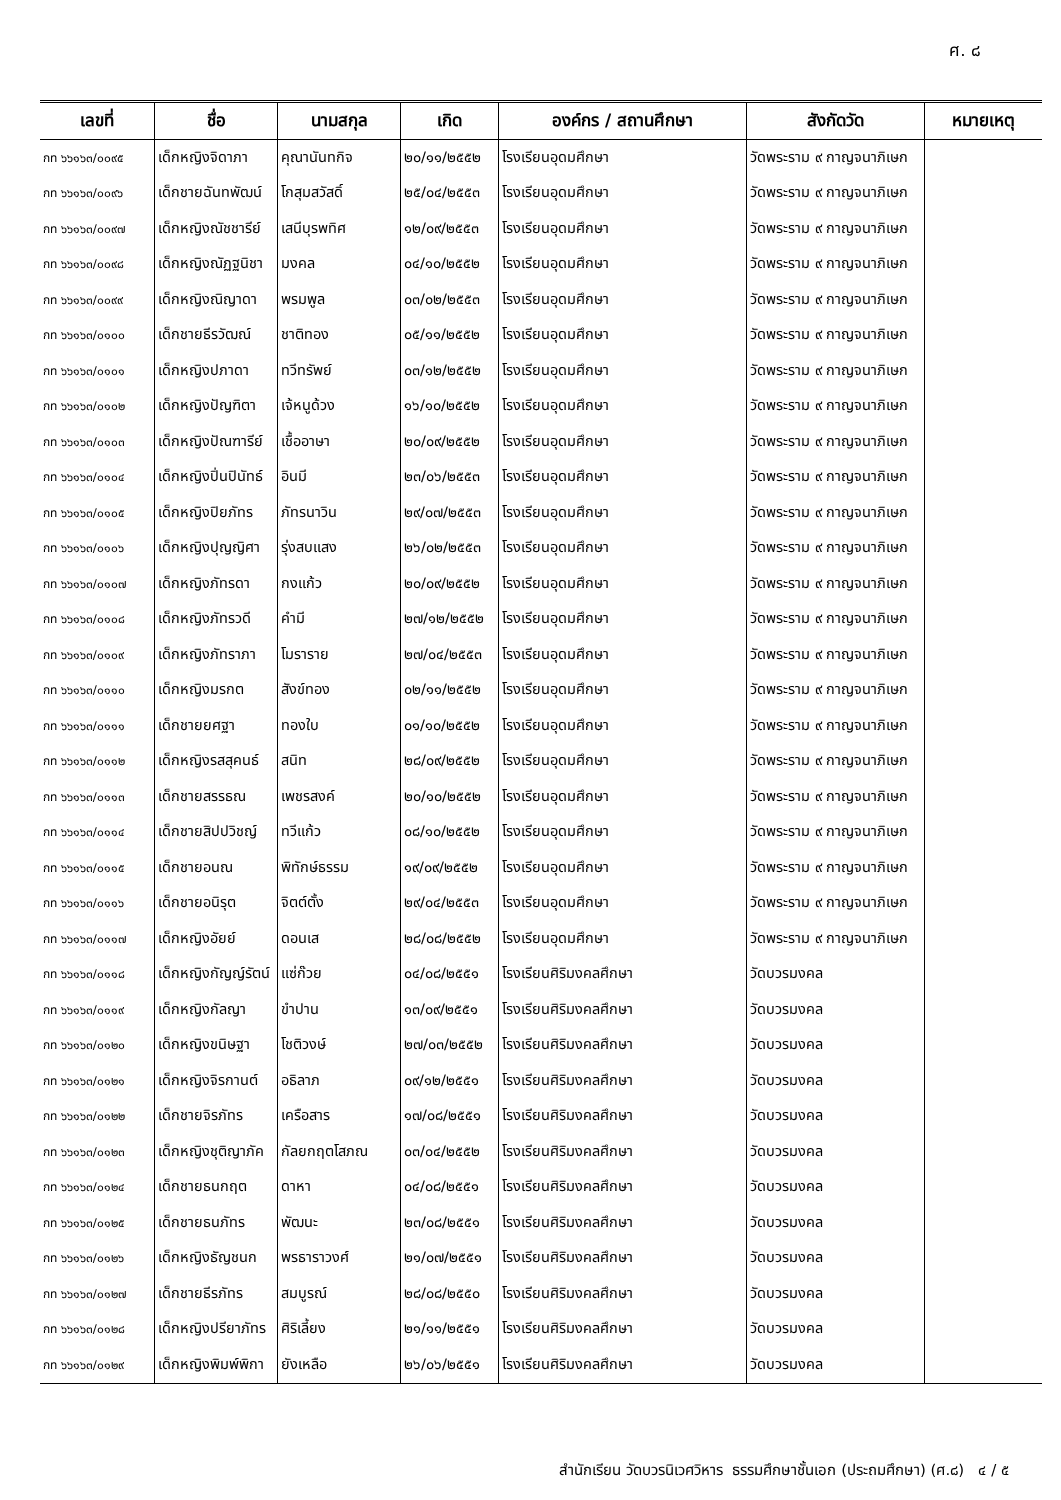ศ. ๘
| เลขที่ | ชื่อ | นามสกุล | เกิด | องค์กร / สถานศึกษา | สังกัดวัด | หมายเหตุ |
| --- | --- | --- | --- | --- | --- | --- |
| กท ๖๖๑๖๓/๐๐๙๕ | เด็กหญิงจิดาภา | คุณานันทกิจ | ๒๐/๑๑/๒๕๕๒ | โรงเรียนอุดมศึกษา | วัดพระราม ๙ กาญจนาภิเษก | |
| กท ๖๖๑๖๓/๐๐๙๖ | เด็กชายฉันทพัฒน์ | โกสุมสวัสดิ์ | ๒๕/๐๔/๒๕๕๓ | โรงเรียนอุดมศึกษา | วัดพระราม ๙ กาญจนาภิเษก | |
| กท ๖๖๑๖๓/๐๐๙๗ | เด็กหญิงณัชชารีย์ | เสนีบุรพทิศ | ๑๒/๐๙/๒๕๕๓ | โรงเรียนอุดมศึกษา | วัดพระราม ๙ กาญจนาภิเษก | |
| กท ๖๖๑๖๓/๐๐๙๘ | เด็กหญิงณัฏฐนิชา | มงคล | ๐๔/๑๐/๒๕๕๒ | โรงเรียนอุดมศึกษา | วัดพระราม ๙ กาญจนาภิเษก | |
| กท ๖๖๑๖๓/๐๐๙๙ | เด็กหญิงณิญาดา | พรมพูล | ๐๓/๐๒/๒๕๕๓ | โรงเรียนอุดมศึกษา | วัดพระราม ๙ กาญจนาภิเษก | |
| กท ๖๖๑๖๓/๐๑๐๐ | เด็กชายธีรวัฒณ์ | ชาติทอง | ๐๕/๑๑/๒๕๕๒ | โรงเรียนอุดมศึกษา | วัดพระราม ๙ กาญจนาภิเษก | |
| กท ๖๖๑๖๓/๐๑๐๑ | เด็กหญิงปภาดา | ทวีทรัพย์ | ๐๓/๑๒/๒๕๕๒ | โรงเรียนอุดมศึกษา | วัดพระราม ๙ กาญจนาภิเษก | |
| กท ๖๖๑๖๓/๐๑๐๒ | เด็กหญิงปัญฑิตา | เจ้หนูด้วง | ๑๖/๑๐/๒๕๕๒ | โรงเรียนอุดมศึกษา | วัดพระราม ๙ กาญจนาภิเษก | |
| กท ๖๖๑๖๓/๐๑๐๓ | เด็กหญิงปัณฑารีย์ | เชื้ออาษา | ๒๐/๐๙/๒๕๕๒ | โรงเรียนอุดมศึกษา | วัดพระราม ๙ กาญจนาภิเษก | |
| กท ๖๖๑๖๓/๐๑๐๔ | เด็กหญิงปิ่นปินัทธ์ | อินมี | ๒๓/๐๖/๒๕๕๓ | โรงเรียนอุดมศึกษา | วัดพระราม ๙ กาญจนาภิเษก | |
| กท ๖๖๑๖๓/๐๑๐๕ | เด็กหญิงปิยภัทร | ภัทรนาวิน | ๒๙/๐๗/๒๕๕๓ | โรงเรียนอุดมศึกษา | วัดพระราม ๙ กาญจนาภิเษก | |
| กท ๖๖๑๖๓/๐๑๐๖ | เด็กหญิงปุญญิศา | รุ่งสบแสง | ๒๖/๐๒/๒๕๕๓ | โรงเรียนอุดมศึกษา | วัดพระราม ๙ กาญจนาภิเษก | |
| กท ๖๖๑๖๓/๐๑๐๗ | เด็กหญิงภัทรดา | กงแก้ว | ๒๐/๐๙/๒๕๕๒ | โรงเรียนอุดมศึกษา | วัดพระราม ๙ กาญจนาภิเษก | |
| กท ๖๖๑๖๓/๐๑๐๘ | เด็กหญิงภัทรวดี | คำมี | ๒๗/๑๒/๒๕๕๒ | โรงเรียนอุดมศึกษา | วัดพระราม ๙ กาญจนาภิเษก | |
| กท ๖๖๑๖๓/๐๑๐๙ | เด็กหญิงภัทราภา | โมราราย | ๒๗/๐๔/๒๕๕๓ | โรงเรียนอุดมศึกษา | วัดพระราม ๙ กาญจนาภิเษก | |
| กท ๖๖๑๖๓/๐๑๑๐ | เด็กหญิงมรกต | สังข์ทอง | ๐๒/๑๑/๒๕๕๒ | โรงเรียนอุดมศึกษา | วัดพระราม ๙ กาญจนาภิเษก | |
| กท ๖๖๑๖๓/๐๑๑๑ | เด็กชายยศฐา | ทองใบ | ๐๑/๑๐/๒๕๕๒ | โรงเรียนอุดมศึกษา | วัดพระราม ๙ กาญจนาภิเษก | |
| กท ๖๖๑๖๓/๐๑๑๒ | เด็กหญิงรสสุคนธ์ | สนิท | ๒๘/๐๙/๒๕๕๒ | โรงเรียนอุดมศึกษา | วัดพระราม ๙ กาญจนาภิเษก | |
| กท ๖๖๑๖๓/๐๑๑๓ | เด็กชายสรรธณ | เพชรสงค์ | ๒๐/๑๐/๒๕๕๒ | โรงเรียนอุดมศึกษา | วัดพระราม ๙ กาญจนาภิเษก | |
| กท ๖๖๑๖๓/๐๑๑๔ | เด็กชายสิปปวิชญ์ | ทวีแก้ว | ๐๘/๑๐/๒๕๕๒ | โรงเรียนอุดมศึกษา | วัดพระราม ๙ กาญจนาภิเษก | |
| กท ๖๖๑๖๓/๐๑๑๕ | เด็กชายอนณ | พิทักษ์ธรรม | ๑๙/๐๙/๒๕๕๒ | โรงเรียนอุดมศึกษา | วัดพระราม ๙ กาญจนาภิเษก | |
| กท ๖๖๑๖๓/๐๑๑๖ | เด็กชายอนิรุต | จิตต์ตั้ง | ๒๙/๐๔/๒๕๕๓ | โรงเรียนอุดมศึกษา | วัดพระราม ๙ กาญจนาภิเษก | |
| กท ๖๖๑๖๓/๐๑๑๗ | เด็กหญิงอัยย์ | ดอนเส | ๒๘/๐๘/๒๕๕๒ | โรงเรียนอุดมศึกษา | วัดพระราม ๙ กาญจนาภิเษก | |
| กท ๖๖๑๖๓/๐๑๑๘ | เด็กหญิงกัญญ์รัตน์ | แซ่ก๊วย | ๐๔/๐๘/๒๕๕๑ | โรงเรียนศิริมงคลศึกษา | วัดบวรมงคล | |
| กท ๖๖๑๖๓/๐๑๑๙ | เด็กหญิงกัลญา | ขำปาน | ๑๓/๐๙/๒๕๕๑ | โรงเรียนศิริมงคลศึกษา | วัดบวรมงคล | |
| กท ๖๖๑๖๓/๐๑๒๐ | เด็กหญิงขนิษฐา | โชติวงษ์ | ๒๗/๐๓/๒๕๕๒ | โรงเรียนศิริมงคลศึกษา | วัดบวรมงคล | |
| กท ๖๖๑๖๓/๐๑๒๑ | เด็กหญิงจิรกานต์ | อธิลาภ | ๐๙/๑๒/๒๕๕๑ | โรงเรียนศิริมงคลศึกษา | วัดบวรมงคล | |
| กท ๖๖๑๖๓/๐๑๒๒ | เด็กชายจิรภัทร | เครือสาร | ๑๗/๐๘/๒๕๕๑ | โรงเรียนศิริมงคลศึกษา | วัดบวรมงคล | |
| กท ๖๖๑๖๓/๐๑๒๓ | เด็กหญิงชุติญาภัค | กัลยกฤตโสภณ | ๐๓/๐๔/๒๕๕๒ | โรงเรียนศิริมงคลศึกษา | วัดบวรมงคล | |
| กท ๖๖๑๖๓/๐๑๒๔ | เด็กชายธนกฤต | ดาหา | ๐๔/๐๘/๒๕๕๑ | โรงเรียนศิริมงคลศึกษา | วัดบวรมงคล | |
| กท ๖๖๑๖๓/๐๑๒๕ | เด็กชายธนภัทร | พัฒนะ | ๒๓/๐๘/๒๕๕๑ | โรงเรียนศิริมงคลศึกษา | วัดบวรมงคล | |
| กท ๖๖๑๖๓/๐๑๒๖ | เด็กหญิงธัญชนก | พรธาราวงศ์ | ๒๑/๐๗/๒๕๕๑ | โรงเรียนศิริมงคลศึกษา | วัดบวรมงคล | |
| กท ๖๖๑๖๓/๐๑๒๗ | เด็กชายธีรภัทร | สมบูรณ์ | ๒๘/๐๘/๒๕๕๐ | โรงเรียนศิริมงคลศึกษา | วัดบวรมงคล | |
| กท ๖๖๑๖๓/๐๑๒๘ | เด็กหญิงปรียาภัทร | ศิริเลี้ยง | ๒๑/๑๑/๒๕๕๑ | โรงเรียนศิริมงคลศึกษา | วัดบวรมงคล | |
| กท ๖๖๑๖๓/๐๑๒๙ | เด็กหญิงพิมพ์พิกา | ยังเหลือ | ๒๖/๐๖/๒๕๕๑ | โรงเรียนศิริมงคลศึกษา | วัดบวรมงคล | |
สำนักเรียน วัดบวรนิเวศวิหาร ธรรมศึกษาชั้นเอก (ประถมศึกษา) (ศ.๘) ๔ / ๕